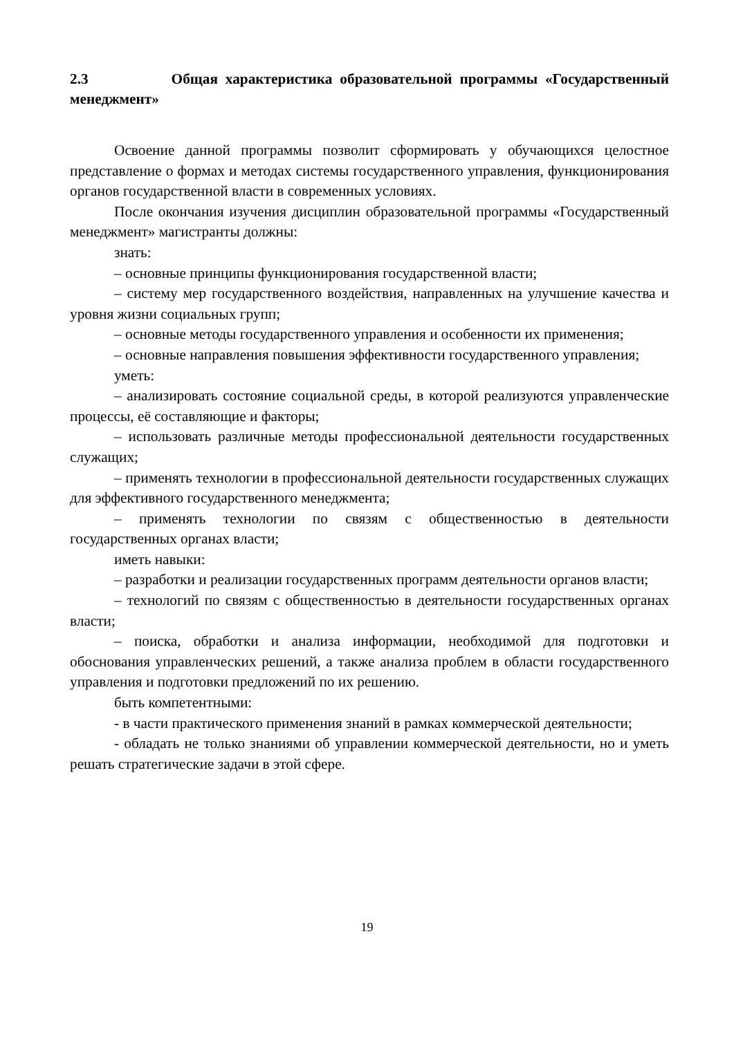2.3 Общая характеристика образовательной программы «Государственный менеджмент»
Освоение данной программы позволит сформировать у обучающихся целостное представление о формах и методах системы государственного управления, функционирования органов государственной власти в современных условиях.
После окончания изучения дисциплин образовательной программы «Государственный менеджмент» магистранты должны:
знать:
– основные принципы функционирования государственной власти;
– систему мер государственного воздействия, направленных на улучшение качества и уровня жизни социальных групп;
– основные методы государственного управления и особенности их применения;
– основные направления повышения эффективности государственного управления;
уметь:
– анализировать состояние социальной среды, в которой реализуются управленческие процессы, её составляющие и факторы;
– использовать различные методы профессиональной деятельности государственных служащих;
– применять технологии в профессиональной деятельности государственных служащих для эффективного государственного менеджмента;
– применять технологии по связям с общественностью в деятельности государственных органах власти;
иметь навыки:
– разработки и реализации государственных программ деятельности органов власти;
– технологий по связям с общественностью в деятельности государственных органах власти;
– поиска, обработки и анализа информации, необходимой для подготовки и обоснования управленческих решений, а также анализа проблем в области государственного управления и подготовки предложений по их решению.
быть компетентными:
- в части практического применения знаний в рамках коммерческой деятельности;
- обладать не только знаниями об управлении коммерческой деятельности, но и уметь решать стратегические задачи в этой сфере.
19